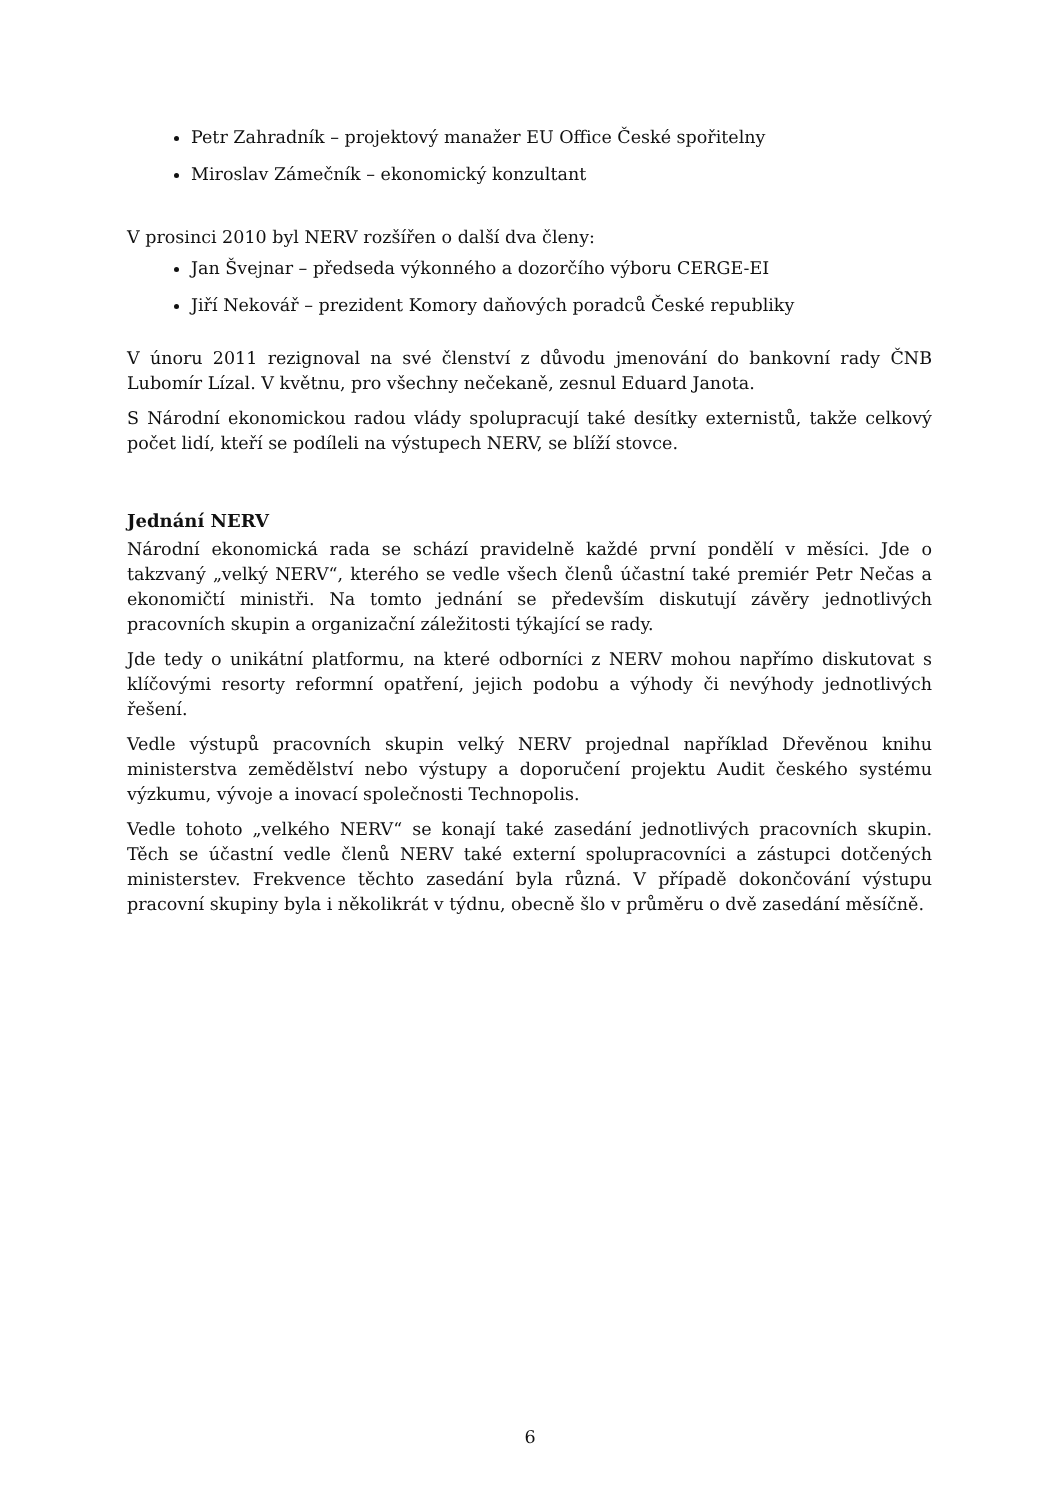Petr Zahradník – projektový manažer EU Office České spořitelny
Miroslav Zámečník – ekonomický konzultant
V prosinci 2010 byl NERV rozšířen o další dva členy:
Jan Švejnar – předseda výkonného a dozorčího výboru CERGE-EI
Jiří Nekovář – prezident Komory daňových poradců České republiky
V únoru 2011 rezignoval na své členství z důvodu jmenování do bankovní rady ČNB Lubomír Lízal. V květnu, pro všechny nečekaně, zesnul Eduard Janota.
S Národní ekonomickou radou vlády spolupracují také desítky externistů, takže celkový počet lidí, kteří se podíleli na výstupech NERV, se blíží stovce.
Jednání NERV
Národní ekonomická rada se schází pravidelně každé první pondělí v měsíci. Jde o takzvaný „velký NERV“, kterého se vedle všech členů účastní také premiér Petr Nečas a ekonomičtí ministři. Na tomto jednání se především diskutují závěry jednotlivých pracovních skupin a organizační záležitosti týkající se rady.
Jde tedy o unikátní platformu, na které odborníci z NERV mohou napřímo diskutovat s klíčovými resorty reformní opatření, jejich podobu a výhody či nevýhody jednotlivých řešení.
Vedle výstupů pracovních skupin velký NERV projednal například Dřevěnou knihu ministerstva zemědělství nebo výstupy a doporučení projektu Audit českého systému výzkumu, vývoje a inovací společnosti Technopolis.
Vedle tohoto „velkého NERV“ se konají také zasedání jednotlivých pracovních skupin. Těch se účastní vedle členů NERV také externí spolupracovníci a zástupci dotčených ministerstev. Frekvence těchto zasedání byla různá. V případě dokončování výstupu pracovní skupiny byla i několikrát v týdnu, obecně šlo v průměru o dvě zasedání měsíčně.
6